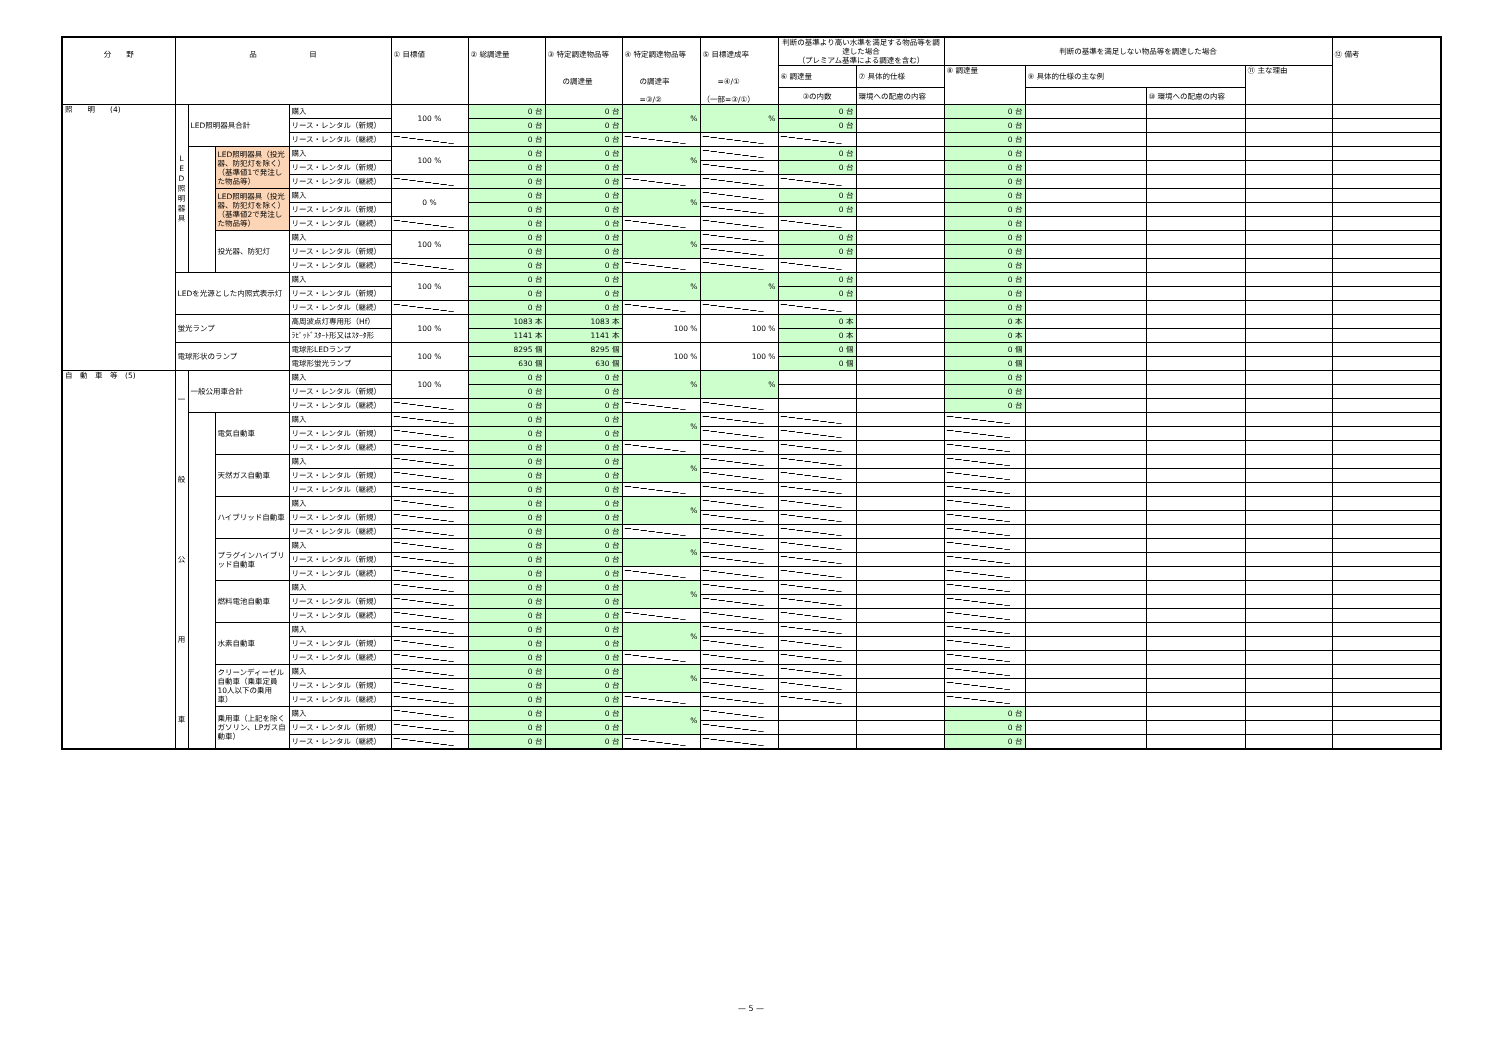| 分 野 | 品 目 | | | | ① 目標値 | ② 総調達量 | ③ 特定調達物品等 の調達量 | ④ 特定調達物品等 の調達率 =③/② | ⑤ 目標達成率 =④/① （一部=③/①） | 判断の基準より高い水準を満足する物品等を調達した場合 （プレミアム基準による調達を含む） | | 判断の基準を満足しない物品等を調達した場合 | | | | ⑫ 備考 |
| --- | --- | --- | --- | --- | --- | --- | --- | --- | --- | --- | --- | --- | --- | --- | --- | --- |
| | | | | | | | | | | ⑥ 調達量 | ⑦ 具体的仕様 | ⑧ 調達量 | ⑨ 具体的仕様の主な例 | | ⑪ 主な理由 | |
| | | | | | | | | | | ③の内数 | 環境への配慮の内容 | | | ⑩ 環境への配慮の内容 | | |
| 照 明 (4) | L E D 照 明 器 具 | LED照明器具合計 | | 購入 | 100 % | 0 台 | 0 台 | % | % | 0 台 | | 0 台 | | | | |
| | | | | リース・レンタル（新規） | | 0 台 | 0 台 | | | 0 台 | | 0 台 | | | | |
| | | | | リース・レンタル（継続） | | 0 台 | 0 台 | | | | | 0 台 | | | | |
| | | | LED照明器具（投光器、防犯灯を除く）（基準値1で発注した物品等） | 購入 | 100 % | 0 台 | 0 台 | % | | 0 台 | | 0 台 | | | | |
| | | | | リース・レンタル（新規） | | 0 台 | 0 台 | | | 0 台 | | 0 台 | | | | |
| | | | | リース・レンタル（継続） | | 0 台 | 0 台 | | | | | 0 台 | | | | |
| | | | LED照明器具（投光器、防犯灯を除く）（基準値2で発注した物品等） | 購入 | 0 % | 0 台 | 0 台 | % | | 0 台 | | 0 台 | | | | |
| | | | | リース・レンタル（新規） | | 0 台 | 0 台 | | | 0 台 | | 0 台 | | | | |
| | | | | リース・レンタル（継続） | | 0 台 | 0 台 | | | | | 0 台 | | | | |
| | | | 投光器、防犯灯 | 購入 | 100 % | 0 台 | 0 台 | % | | 0 台 | | 0 台 | | | | |
| | | | | リース・レンタル（新規） | | 0 台 | 0 台 | | | 0 台 | | 0 台 | | | | |
| | | | | リース・レンタル（継続） | | 0 台 | 0 台 | | | | | 0 台 | | | | |
| | LEDを光源とした内照式表示灯 | | | 購入 | 100 % | 0 台 | 0 台 | % | % | 0 台 | | 0 台 | | | | |
| | | | | リース・レンタル（新規） | | 0 台 | 0 台 | | | 0 台 | | 0 台 | | | | |
| | | | | リース・レンタル（継続） | | 0 台 | 0 台 | | | | | 0 台 | | | | |
| | 蛍光ランプ | | | 高周波点灯専用形（Hf） | 100 % | 1083 本 | 1083 本 | 100 % | 100 % | 0 本 | | 0 本 | | | | |
| | | | | ﾗﾋﾟｯﾄﾞｽﾀｰﾄ形又はｽﾀｰﾀ形 | | 1141 本 | 1141 本 | | | 0 本 | | 0 本 | | | | |
| | 電球形状のランプ | | | 電球形LEDランプ | 100 % | 8295 個 | 8295 個 | 100 % | 100 % | 0 個 | | 0 個 | | | | |
| | | | | 電球形蛍光ランプ | | 630 個 | 630 個 | | | 0 個 | | 0 個 | | | | |
| 自 動 車 等 (5) | 一 般 公 用 車 | 一般公用車合計 | | 購入 | 100 % | 0 台 | 0 台 | % | % | | | 0 台 | | | | |
| | | | | リース・レンタル（新規） | | 0 台 | 0 台 | | | | | 0 台 | | | | |
| | | | | リース・レンタル（継続） | | 0 台 | 0 台 | | | | | 0 台 | | | | |
| | | | 電気自動車 | 購入 | | 0 台 | 0 台 | % | | | | | | | | |
| | | | | リース・レンタル（新規） | | 0 台 | 0 台 | | | | | | | | | |
| | | | | リース・レンタル（継続） | | 0 台 | 0 台 | | | | | | | | | |
| | | | 天然ガス自動車 | 購入 | | 0 台 | 0 台 | % | | | | | | | | |
| | | | | リース・レンタル（新規） | | 0 台 | 0 台 | | | | | | | | | |
| | | | | リース・レンタル（継続） | | 0 台 | 0 台 | | | | | | | | | |
| | | | ハイブリッド自動車 | 購入 | | 0 台 | 0 台 | % | | | | | | | | |
| | | | | リース・レンタル（新規） | | 0 台 | 0 台 | | | | | | | | | |
| | | | | リース・レンタル（継続） | | 0 台 | 0 台 | | | | | | | | | |
| | | | プラグインハイブリッド自動車 | 購入 | | 0 台 | 0 台 | % | | | | | | | | |
| | | | | リース・レンタル（新規） | | 0 台 | 0 台 | | | | | | | | | |
| | | | | リース・レンタル（継続） | | 0 台 | 0 台 | | | | | | | | | |
| | | | 燃料電池自動車 | 購入 | | 0 台 | 0 台 | % | | | | | | | | |
| | | | | リース・レンタル（新規） | | 0 台 | 0 台 | | | | | | | | | |
| | | | | リース・レンタル（継続） | | 0 台 | 0 台 | | | | | | | | | |
| | | | 水素自動車 | 購入 | | 0 台 | 0 台 | % | | | | | | | | |
| | | | | リース・レンタル（新規） | | 0 台 | 0 台 | | | | | | | | | |
| | | | | リース・レンタル（継続） | | 0 台 | 0 台 | | | | | | | | | |
| | | | クリーンディーゼル自動車（乗車定員10人以下の乗用車） | 購入 | | 0 台 | 0 台 | % | | | | | | | | |
| | | | | リース・レンタル（新規） | | 0 台 | 0 台 | | | | | | | | | |
| | | | | リース・レンタル（継続） | | 0 台 | 0 台 | | | | | | | | | |
| | | | 乗用車（上記を除くガソリン、LPガス自動車） | 購入 | | 0 台 | 0 台 | % | | | | 0 台 | | | | |
| | | | | リース・レンタル（新規） | | 0 台 | 0 台 | | | | | 0 台 | | | | |
| | | | | リース・レンタル（継続） | | 0 台 | 0 台 | | | | | 0 台 | | | | |
— 5 —